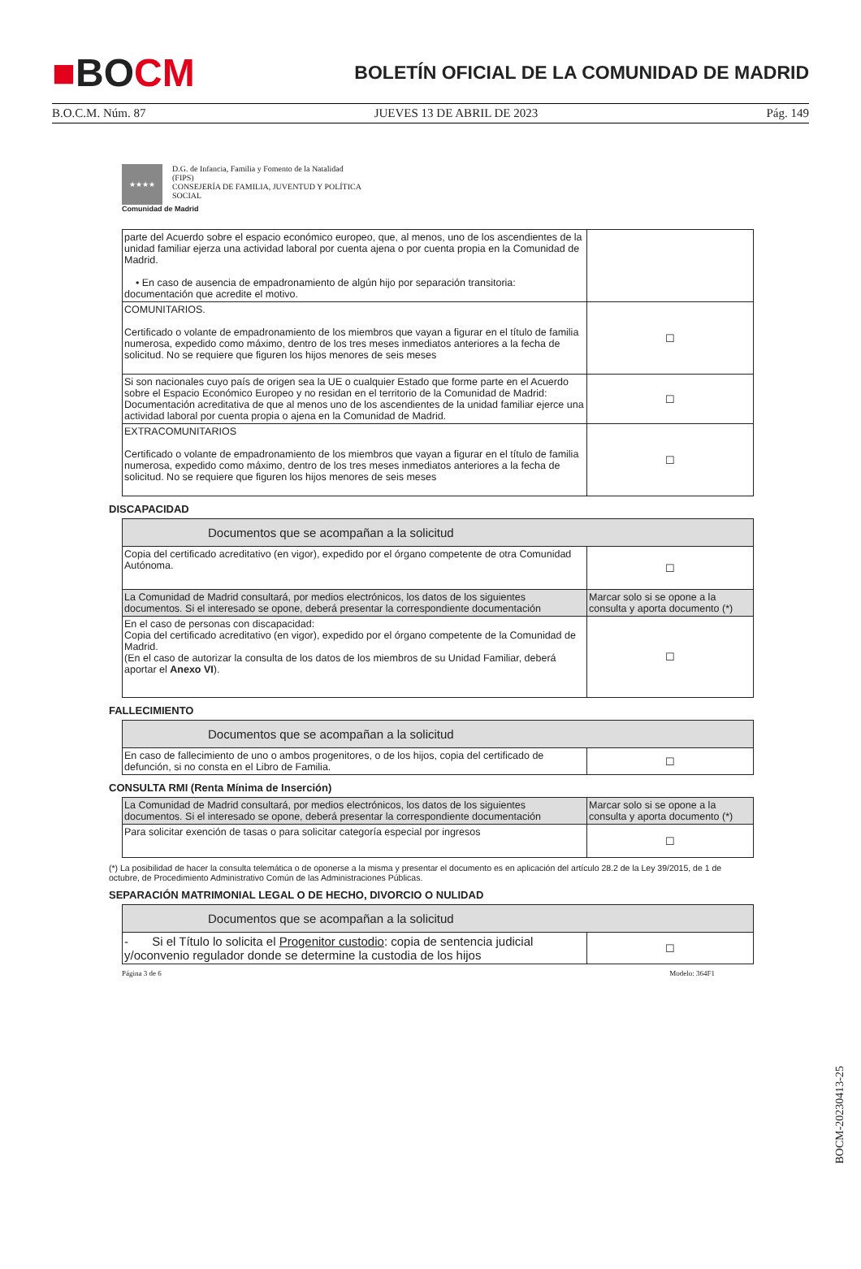■BOCM
BOLETÍN OFICIAL DE LA COMUNIDAD DE MADRID
B.O.C.M. Núm. 87 JUEVES 13 DE ABRIL DE 2023 Pág. 149
★★★★
D.G. de Infancia, Familia y Fomento de la Natalidad
(FIPS)
CONSEJERÍA DE FAMILIA, JUVENTUD Y POLÍTICA
SOCIAL
Comunidad de Madrid
| parte del Acuerdo sobre el espacio económico europeo, que, al menos, uno de los ascendientes de la unidad familiar ejerza una actividad laboral por cuenta ajena o por cuenta propia en la Comunidad de Madrid. • En caso de ausencia de empadronamiento de algún hijo por separación transitoria: documentación que acredite el motivo. | |
| COMUNITARIOS. Certificado o volante de empadronamiento de los miembros que vayan a figurar en el título de familia numerosa, expedido como máximo, dentro de los tres meses inmediatos anteriores a la fecha de solicitud. No se requiere que figuren los hijos menores de seis meses | ☐ |
| Si son nacionales cuyo país de origen sea la UE o cualquier Estado que forme parte en el Acuerdo sobre el Espacio Económico Europeo y no residan en el territorio de la Comunidad de Madrid: Documentación acreditativa de que al menos uno de los ascendientes de la unidad familiar ejerce una actividad laboral por cuenta propia o ajena en la Comunidad de Madrid. | ☐ |
| EXTRACOMUNITARIOS Certificado o volante de empadronamiento de los miembros que vayan a figurar en el título de familia numerosa, expedido como máximo, dentro de los tres meses inmediatos anteriores a la fecha de solicitud. No se requiere que figuren los hijos menores de seis meses | ☐ |
DISCAPACIDAD
| Documentos que se acompañan a la solicitud | |
| --- | --- |
| Copia del certificado acreditativo (en vigor), expedido por el órgano competente de otra Comunidad Autónoma. | ☐ |
| La Comunidad de Madrid consultará, por medios electrónicos, los datos de los siguientes documentos. Si el interesado se opone, deberá presentar la correspondiente documentación | Marcar solo si se opone a la consulta y aporta documento (*) |
| En el caso de personas con discapacidad: Copia del certificado acreditativo (en vigor), expedido por el órgano competente de la Comunidad de Madrid. (En el caso de autorizar la consulta de los datos de los miembros de su Unidad Familiar, deberá aportar el Anexo VI ). | ☐ |
FALLECIMIENTO
| Documentos que se acompañan a la solicitud | |
| --- | --- |
| En caso de fallecimiento de uno o ambos progenitores, o de los hijos, copia del certificado de defunción, si no consta en el Libro de Familia. | ☐ |
CONSULTA RMI (Renta Mínima de Inserción)
| La Comunidad de Madrid consultará, por medios electrónicos, los datos de los siguientes documentos. Si el interesado se opone, deberá presentar la correspondiente documentación | Marcar solo si se opone a la consulta y aporta documento (*) |
| Para solicitar exención de tasas o para solicitar categoría especial por ingresos | ☐ |
(*) La posibilidad de hacer la consulta telemática o de oponerse a la misma y presentar el documento es en aplicación del artículo 28.2 de la Ley 39/2015, de 1 de octubre, de Procedimiento Administrativo Común de las Administraciones Públicas.
SEPARACIÓN MATRIMONIAL LEGAL O DE HECHO, DIVORCIO O NULIDAD
| Documentos que se acompañan a la solicitud | |
| --- | --- |
| - Si el Título lo solicita el Progenitor custodio : copia de sentencia judicial y/oconvenio regulador donde se determine la custodia de los hijos | ☐ |
Página 3 de 6 Modelo: 364F1
BOCM-20230413-25